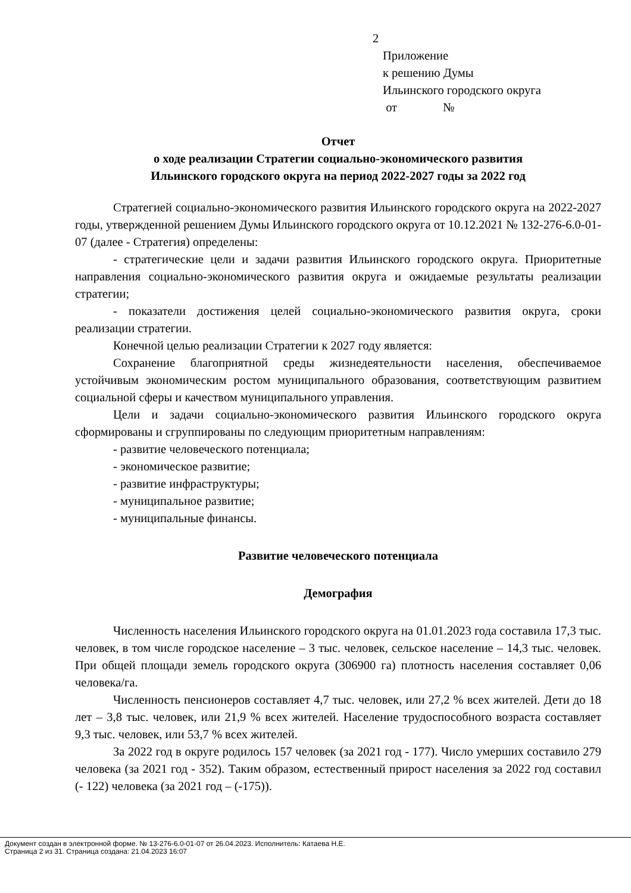2
Приложение
к решению Думы
Ильинского городского округа
от №
Отчет
о ходе реализации Стратегии социально-экономического развития
Ильинского городского округа на период 2022-2027 годы за 2022 год
Стратегией социально-экономического развития Ильинского городского округа на 2022-2027 годы, утвержденной решением Думы Ильинского городского округа от 10.12.2021 № 132-276-6.0-01-07 (далее - Стратегия) определены:
- стратегические цели и задачи развития Ильинского городского округа. Приоритетные направления социально-экономического развития округа и ожидаемые результаты реализации стратегии;
- показатели достижения целей социально-экономического развития округа, сроки реализации стратегии.
Конечной целью реализации Стратегии к 2027 году является:
Сохранение благоприятной среды жизнедеятельности населения, обеспечиваемое устойчивым экономическим ростом муниципального образования, соответствующим развитием социальной сферы и качеством муниципального управления.
Цели и задачи социально-экономического развития Ильинского городского округа сформированы и сгруппированы по следующим приоритетным направлениям:
- развитие человеческого потенциала;
- экономическое развитие;
- развитие инфраструктуры;
- муниципальное развитие;
- муниципальные финансы.
Развитие человеческого потенциала
Демография
Численность населения Ильинского городского округа на 01.01.2023 года составила 17,3 тыс. человек, в том числе городское население – 3 тыс. человек, сельское население – 14,3 тыс. человек. При общей площади земель городского округа (306900 га) плотность населения составляет 0,06 человека/га.
Численность пенсионеров составляет 4,7 тыс. человек, или 27,2 % всех жителей. Дети до 18 лет – 3,8 тыс. человек, или 21,9 % всех жителей. Население трудоспособного возраста составляет 9,3 тыс. человек, или 53,7 % всех жителей.
За 2022 год в округе родилось 157 человек (за 2021 год - 177). Число умерших составило 279 человека (за 2021 год - 352). Таким образом, естественный прирост населения за 2022 год составил (- 122) человека (за 2021 год – (-175)).
Документ создан в электронной форме. № 13-276-6.0-01-07 от 26.04.2023. Исполнитель: Катаева Н.Е.
Страница 2 из 31. Страница создана: 21.04.2023 16:07